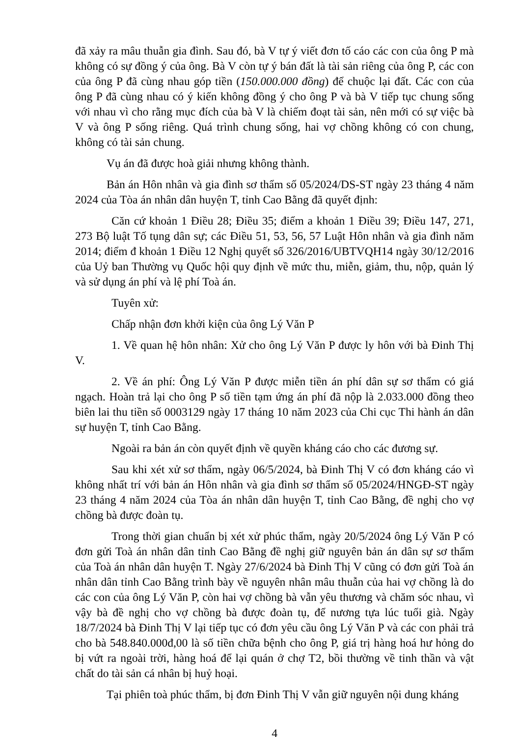đã xảy ra mâu thuẫn gia đình. Sau đó, bà V tự ý viết đơn tố cáo các con của ông P mà không có sự đồng ý của ông. Bà V còn tự ý bán đất là tài sản riêng của ông P, các con của ông P đã cùng nhau góp tiền (150.000.000 đồng) để chuộc lại đất. Các con của ông P đã cùng nhau có ý kiến không đồng ý cho ông P và bà V tiếp tục chung sống với nhau vì cho rằng mục đích của bà V là chiếm đoạt tài sản, nên mới có sự việc bà V và ông P sống riêng. Quá trình chung sống, hai vợ chồng không có con chung, không có tài sản chung.
Vụ án đã được hoà giải nhưng không thành.
Bản án Hôn nhân và gia đình sơ thẩm số 05/2024/DS-ST ngày 23 tháng 4 năm 2024 của Tòa án nhân dân huyện T, tỉnh Cao Bằng đã quyết định:
Căn cứ khoản 1 Điều 28; Điều 35; điểm a khoản 1 Điều 39; Điều 147, 271, 273 Bộ luật Tố tụng dân sự; các Điều 51, 53, 56, 57 Luật Hôn nhân và gia đình năm 2014; điểm đ khoản 1 Điều 12 Nghị quyết số 326/2016/UBTVQH14 ngày 30/12/2016 của Uỷ ban Thường vụ Quốc hội quy định về mức thu, miễn, giảm, thu, nộp, quản lý và sử dụng án phí và lệ phí Toà án.
Tuyên xử:
Chấp nhận đơn khởi kiện của ông Lý Văn P
1. Về quan hệ hôn nhân: Xử cho ông Lý Văn P được ly hôn với bà Đinh Thị V.
2. Về án phí: Ông Lý Văn P được miễn tiền án phí dân sự sơ thẩm có giá ngạch. Hoàn trả lại cho ông P số tiền tạm ứng án phí đã nộp là 2.033.000 đồng theo biên lai thu tiền số 0003129 ngày 17 tháng 10 năm 2023 của Chi cục Thi hành án dân sự huyện T, tỉnh Cao Bằng.
Ngoài ra bản án còn quyết định về quyền kháng cáo cho các đương sự.
Sau khi xét xử sơ thẩm, ngày 06/5/2024, bà Đinh Thị V có đơn kháng cáo vì không nhất trí với bản án Hôn nhân và gia đình sơ thẩm số 05/2024/HNGĐ-ST ngày 23 tháng 4 năm 2024 của Tòa án nhân dân huyện T, tỉnh Cao Bằng, đề nghị cho vợ chồng bà được đoàn tụ.
Trong thời gian chuẩn bị xét xử phúc thẩm, ngày 20/5/2024 ông Lý Văn P có đơn gửi Toà án nhân dân tỉnh Cao Bằng đề nghị giữ nguyên bản án dân sự sơ thẩm của Toà án nhân dân huyện T. Ngày 27/6/2024 bà Đinh Thị V cũng có đơn gửi Toà án nhân dân tỉnh Cao Bằng trình bày về nguyên nhân mâu thuẫn của hai vợ chồng là do các con của ông Lý Văn P, còn hai vợ chồng bà vẫn yêu thương và chăm sóc nhau, vì vậy bà đề nghị cho vợ chồng bà được đoàn tụ, để nương tựa lúc tuổi già. Ngày 18/7/2024 bà Đinh Thị V lại tiếp tục có đơn yêu cầu ông Lý Văn P và các con phải trả cho bà 548.840.000đ,00 là số tiền chữa bệnh cho ông P, giá trị hàng hoá hư hỏng do bị vứt ra ngoài trời, hàng hoá để lại quán ở chợ T2, bồi thường về tinh thần và vật chất do tài sản cá nhân bị huỷ hoại.
Tại phiên toà phúc thẩm, bị đơn Đinh Thị V vẫn giữ nguyên nội dung kháng
4